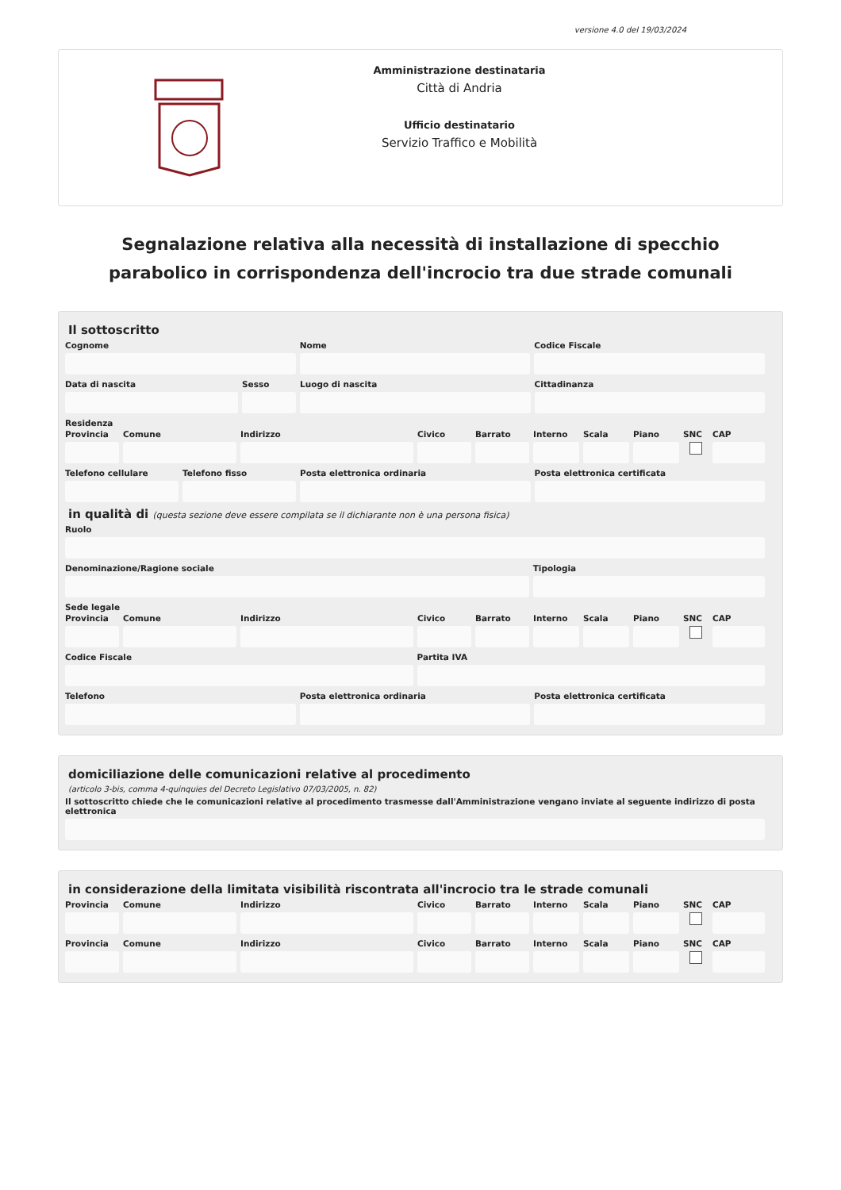versione 4.0 del 19/03/2024
Amministrazione destinataria
Città di Andria
Ufficio destinatario
Servizio Traffico e Mobilità
Segnalazione relativa alla necessità di installazione di specchio parabolico in corrispondenza dell'incrocio tra due strade comunali
Il sottoscritto
Cognome Nome Codice Fiscale
Data di nascita Sesso Luogo di nascita Cittadinanza
Residenza
Provincia Comune Indirizzo Civico Barrato Interno Scala Piano SNC CAP
Telefono cellulare Telefono fisso Posta elettronica ordinaria Posta elettronica certificata
in qualità di (questa sezione deve essere compilata se il dichiarante non è una persona fisica)
Ruolo
Denominazione/Ragione sociale Tipologia
Sede legale
Provincia Comune Indirizzo Civico Barrato Interno Scala Piano SNC CAP
Codice Fiscale Partita IVA
Telefono Posta elettronica ordinaria Posta elettronica certificata
domiciliazione delle comunicazioni relative al procedimento
(articolo 3-bis, comma 4-quinquies del Decreto Legislativo 07/03/2005, n. 82)
Il sottoscritto chiede che le comunicazioni relative al procedimento trasmesse dall'Amministrazione vengano inviate al seguente indirizzo di posta elettronica
in considerazione della limitata visibilità riscontrata all'incrocio tra le strade comunali
Provincia Comune Indirizzo Civico Barrato Interno Scala Piano SNC CAP
Provincia Comune Indirizzo Civico Barrato Interno Scala Piano SNC CAP